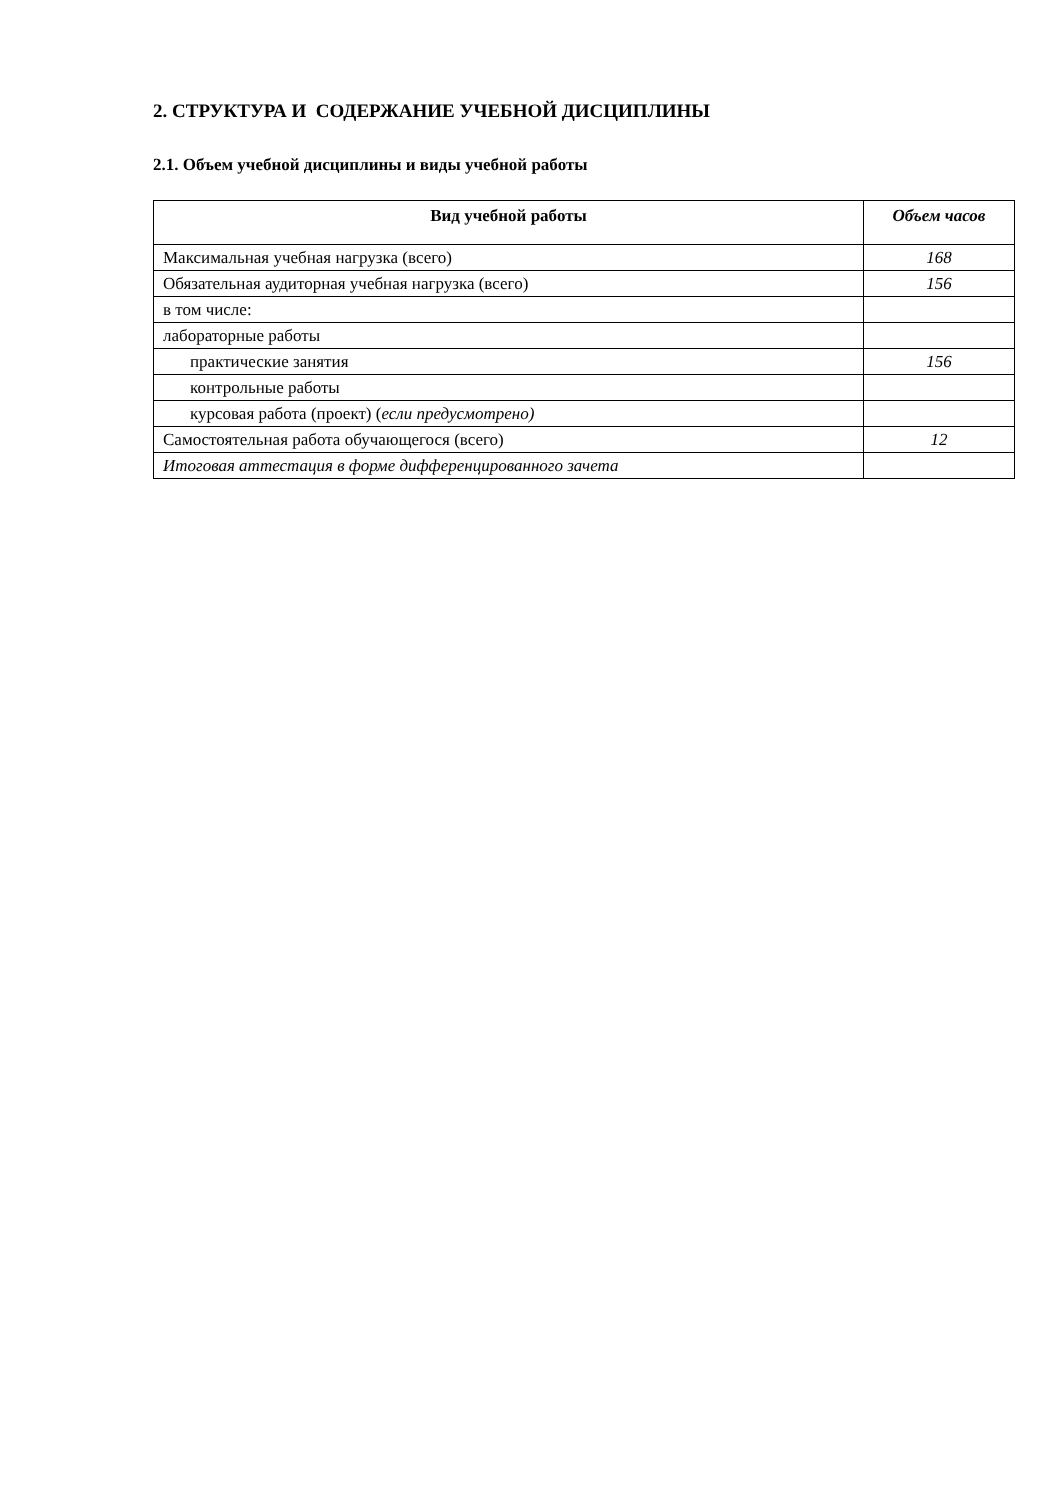2. СТРУКТУРА И СОДЕРЖАНИЕ УЧЕБНОЙ ДИСЦИПЛИНЫ
2.1. Объем учебной дисциплины и виды учебной работы
| Вид учебной работы | Объем часов |
| --- | --- |
| Максимальная учебная нагрузка (всего) | 168 |
| Обязательная аудиторная учебная нагрузка (всего) | 156 |
| в том числе: | |
| лабораторные работы | |
| практические занятия | 156 |
| контрольные работы | |
| курсовая работа (проект) ( если предусмотрено) | |
| Самостоятельная работа обучающегося (всего) | 12 |
| Итоговая аттестация в форме дифференцированного зачета | |